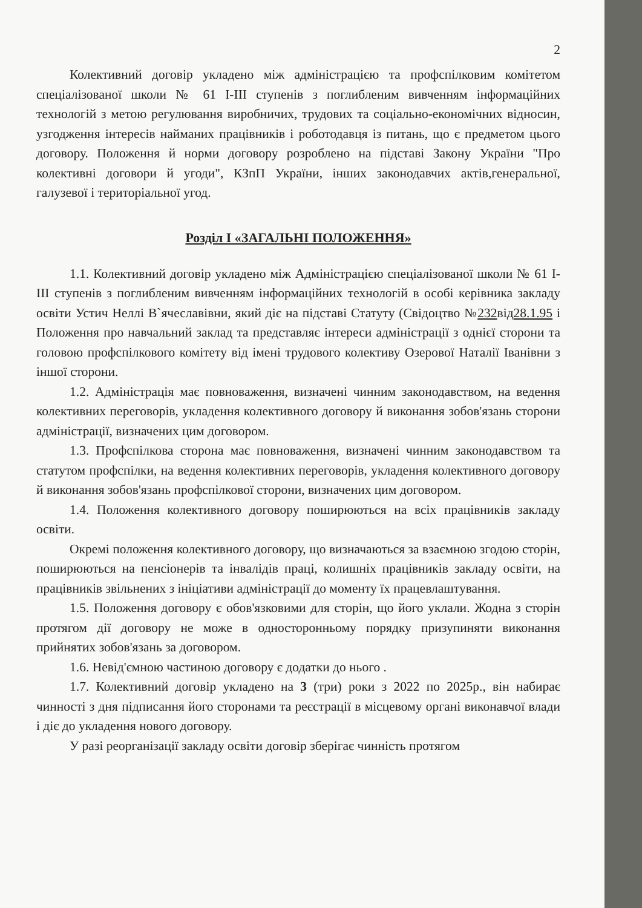2
Колективний договір укладено між адміністрацією та профспілковим комітетом спеціалізованої школи № 61 І-ІІІ ступенів з поглибленим вивченням інформаційних технологій з метою регулювання виробничих, трудових та соціально-економічних відносин, узгодження інтересів найманих працівників і роботодавця із питань, що є предметом цього договору. Положення й норми договору розроблено на підставі Закону України "Про колективні договори й угоди", КЗпП України, інших законодавчих актів,генеральної, галузевої і територіальної угод.
Розділ І «ЗАГАЛЬНІ ПОЛОЖЕННЯ»
1.1. Колективний договір укладено між Адміністрацією спеціалізованої школи № 61 І-ІІІ ступенів з поглибленим вивченням інформаційних технологій в особі керівника закладу освіти Устич Неллі В`ячеславівни, який діє на підставі Статуту (Свідоцтво №232від28.1.95 і Положення про навчальний заклад та представляє інтереси адміністрації з однієї сторони та головою профспілкового комітету від імені трудового колективу Озерової Наталії Іванівни з іншої сторони.
1.2. Адміністрація має повноваження, визначені чинним законодавством, на ведення колективних переговорів, укладення колективного договору й виконання зобов'язань сторони адміністрації, визначених цим договором.
1.3. Профспілкова сторона має повноваження, визначені чинним законодавством та статутом профспілки, на ведення колективних переговорів, укладення колективного договору й виконання зобов'язань профспілкової сторони, визначених цим договором.
1.4. Положення колективного договору поширюються на всіх працівників закладу освіти.
Окремі положення колективного договору, що визначаються за взаємною згодою сторін, поширюються на пенсіонерів та інвалідів праці, колишніх працівників закладу освіти, на працівників звільнених з ініціативи адміністрації до моменту їх працевлаштування.
1.5. Положення договору є обов'язковими для сторін, що його уклали. Жодна з сторін протягом дії договору не може в односторонньому порядку призупиняти виконання прийнятих зобов'язань за договором.
1.6. Невід'ємною частиною договору є додатки до нього .
1.7. Колективний договір укладено на 3 (три) роки з 2022 по 2025р., він набирає чинності з дня підписання його сторонами та реєстрації в місцевому органі виконавчої влади і діє до укладення нового договору.
У разі реорганізації закладу освіти договір зберігає чинність протягом